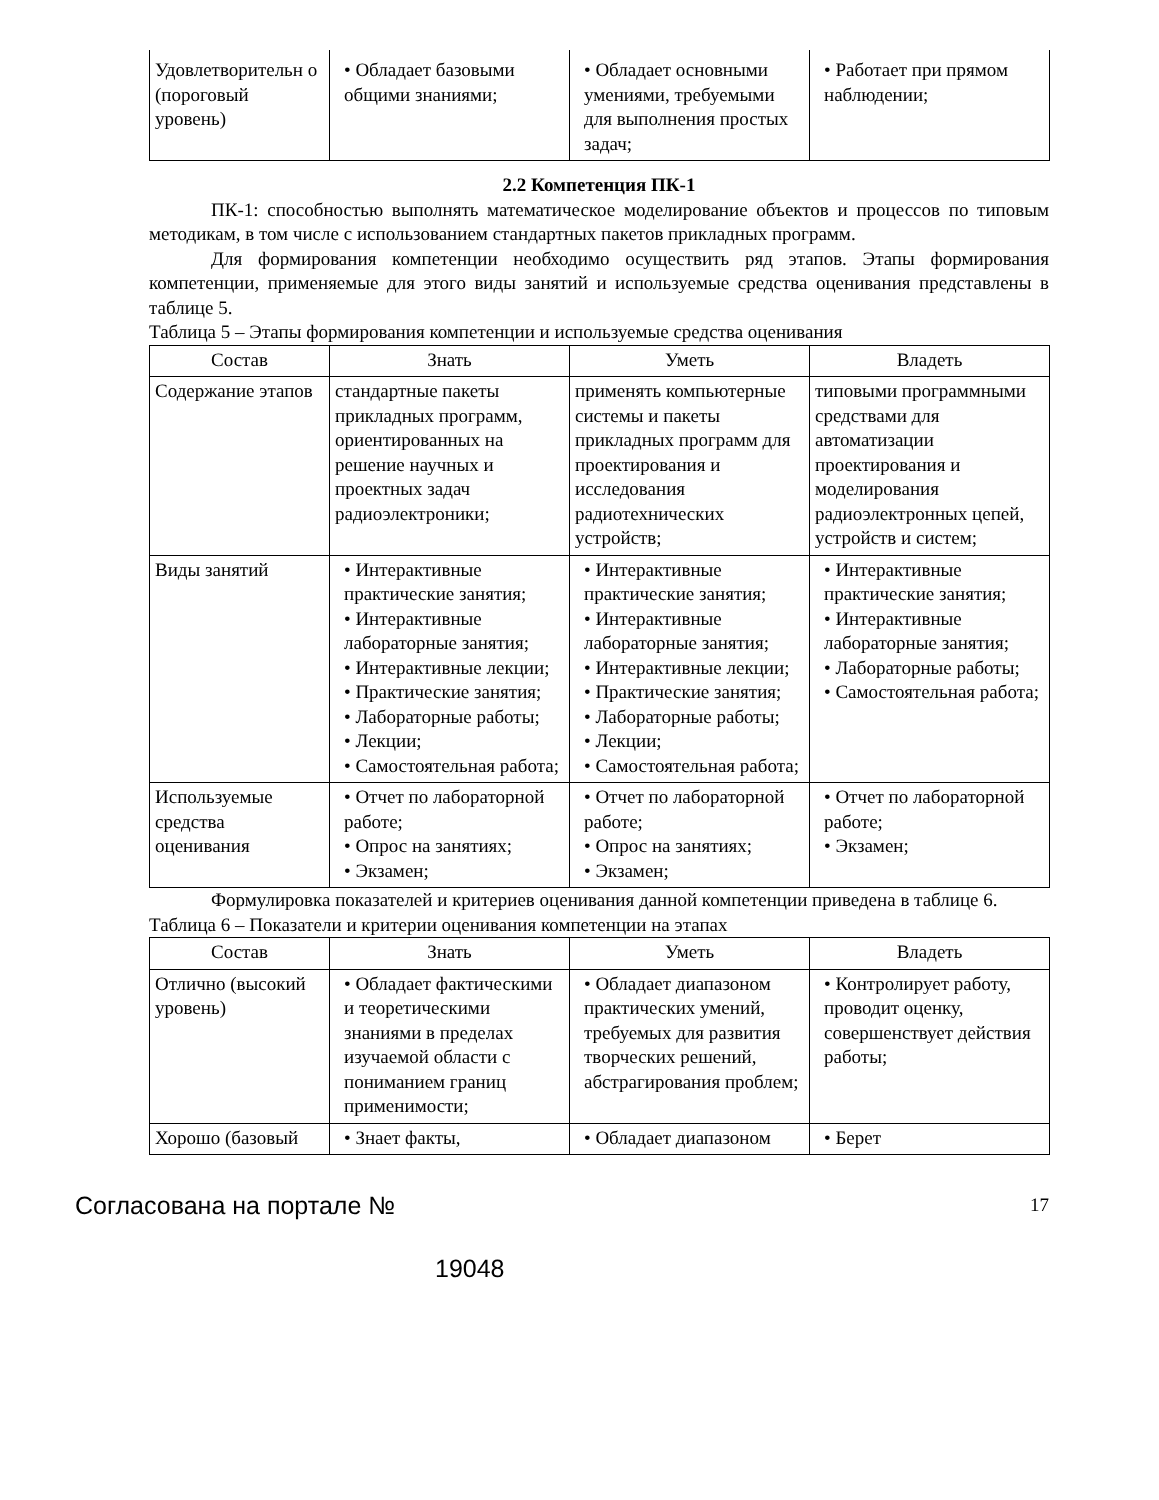| Удовлетворительн о (пороговый уровень) | • Обладает базовыми общими знаниями; | • Обладает основными умениями, требуемыми для выполнения простых задач; | • Работает при прямом наблюдении; |
2.2 Компетенция ПК-1
ПК-1: способностью выполнять математическое моделирование объектов и процессов по типовым методикам, в том числе с использованием стандартных пакетов прикладных программ.
Для формирования компетенции необходимо осуществить ряд этапов. Этапы формирования компетенции, применяемые для этого виды занятий и используемые средства оценивания представлены в таблице 5.
Таблица 5 – Этапы формирования компетенции и используемые средства оценивания
| Состав | Знать | Уметь | Владеть |
| --- | --- | --- | --- |
| Содержание этапов | стандартные пакеты прикладных программ, ориентированных на решение научных и проектных задач радиоэлектроники; | применять компьютерные системы и пакеты прикладных программ для проектирования и исследования радиотехнических устройств; | типовыми программными средствами для автоматизации проектирования и моделирования радиоэлектронных цепей, устройств и систем; |
| Виды занятий | • Интерактивные практические занятия; • Интерактивные лабораторные занятия; • Интерактивные лекции; • Практические занятия; • Лабораторные работы; • Лекции; • Самостоятельная работа; | • Интерактивные практические занятия; • Интерактивные лабораторные занятия; • Интерактивные лекции; • Практические занятия; • Лабораторные работы; • Лекции; • Самостоятельная работа; | • Интерактивные практические занятия; • Интерактивные лабораторные занятия; • Лабораторные работы; • Самостоятельная работа; |
| Используемые средства оценивания | • Отчет по лабораторной работе; • Опрос на занятиях; • Экзамен; | • Отчет по лабораторной работе; • Опрос на занятиях; • Экзамен; | • Отчет по лабораторной работе; • Экзамен; |
Формулировка показателей и критериев оценивания данной компетенции приведена в таблице 6.
Таблица 6 – Показатели и критерии оценивания компетенции на этапах
| Состав | Знать | Уметь | Владеть |
| --- | --- | --- | --- |
| Отлично (высокий уровень) | • Обладает фактическими и теоретическими знаниями в пределах изучаемой области с пониманием границ применимости; | • Обладает диапазоном практических умений, требуемых для развития творческих решений, абстрагирования проблем; | • Контролирует работу, проводит оценку, совершенствует действия работы; |
| Хорошо (базовый | • Знает факты, | • Обладает диапазоном | • Берет |
Согласована на портале № 17
19048